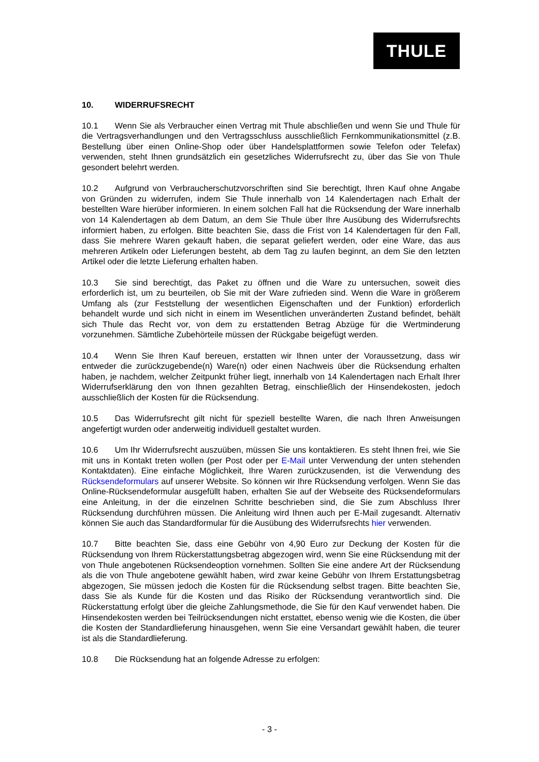THULE
10. WIDERRUFSRECHT
10.1 Wenn Sie als Verbraucher einen Vertrag mit Thule abschließen und wenn Sie und Thule für die Vertragsverhandlungen und den Vertragsschluss ausschließlich Fernkommunikationsmittel (z.B. Bestellung über einen Online-Shop oder über Handelsplattformen sowie Telefon oder Telefax) verwenden, steht Ihnen grundsätzlich ein gesetzliches Widerrufsrecht zu, über das Sie von Thule gesondert belehrt werden.
10.2 Aufgrund von Verbraucherschutzvorschriften sind Sie berechtigt, Ihren Kauf ohne Angabe von Gründen zu widerrufen, indem Sie Thule innerhalb von 14 Kalendertagen nach Erhalt der bestellten Ware hierüber informieren. In einem solchen Fall hat die Rücksendung der Ware innerhalb von 14 Kalendertagen ab dem Datum, an dem Sie Thule über Ihre Ausübung des Widerrufsrechts informiert haben, zu erfolgen. Bitte beachten Sie, dass die Frist von 14 Kalendertagen für den Fall, dass Sie mehrere Waren gekauft haben, die separat geliefert werden, oder eine Ware, das aus mehreren Artikeln oder Lieferungen besteht, ab dem Tag zu laufen beginnt, an dem Sie den letzten Artikel oder die letzte Lieferung erhalten haben.
10.3 Sie sind berechtigt, das Paket zu öffnen und die Ware zu untersuchen, soweit dies erforderlich ist, um zu beurteilen, ob Sie mit der Ware zufrieden sind. Wenn die Ware in größerem Umfang als (zur Feststellung der wesentlichen Eigenschaften und der Funktion) erforderlich behandelt wurde und sich nicht in einem im Wesentlichen unveränderten Zustand befindet, behält sich Thule das Recht vor, von dem zu erstattenden Betrag Abzüge für die Wertminderung vorzunehmen. Sämtliche Zubehörteile müssen der Rückgabe beigefügt werden.
10.4 Wenn Sie Ihren Kauf bereuen, erstatten wir Ihnen unter der Voraussetzung, dass wir entweder die zurückzugebende(n) Ware(n) oder einen Nachweis über die Rücksendung erhalten haben, je nachdem, welcher Zeitpunkt früher liegt, innerhalb von 14 Kalendertagen nach Erhalt Ihrer Widerrufserklärung den von Ihnen gezahlten Betrag, einschließlich der Hinsendekosten, jedoch ausschließlich der Kosten für die Rücksendung.
10.5 Das Widerrufsrecht gilt nicht für speziell bestellte Waren, die nach Ihren Anweisungen angefertigt wurden oder anderweitig individuell gestaltet wurden.
10.6 Um Ihr Widerrufsrecht auszuüben, müssen Sie uns kontaktieren. Es steht Ihnen frei, wie Sie mit uns in Kontakt treten wollen (per Post oder per E-Mail unter Verwendung der unten stehenden Kontaktdaten). Eine einfache Möglichkeit, Ihre Waren zurückzusenden, ist die Verwendung des Rücksendeformulars auf unserer Website. So können wir Ihre Rücksendung verfolgen. Wenn Sie das Online-Rücksendeformular ausgefüllt haben, erhalten Sie auf der Webseite des Rücksendeformulars eine Anleitung, in der die einzelnen Schritte beschrieben sind, die Sie zum Abschluss Ihrer Rücksendung durchführen müssen. Die Anleitung wird Ihnen auch per E-Mail zugesandt. Alternativ können Sie auch das Standardformular für die Ausübung des Widerrufsrechts hier verwenden.
10.7 Bitte beachten Sie, dass eine Gebühr von 4,90 Euro zur Deckung der Kosten für die Rücksendung von Ihrem Rückerstattungsbetrag abgezogen wird, wenn Sie eine Rücksendung mit der von Thule angebotenen Rücksendeoption vornehmen. Sollten Sie eine andere Art der Rücksendung als die von Thule angebotene gewählt haben, wird zwar keine Gebühr von Ihrem Erstattungsbetrag abgezogen, Sie müssen jedoch die Kosten für die Rücksendung selbst tragen. Bitte beachten Sie, dass Sie als Kunde für die Kosten und das Risiko der Rücksendung verantwortlich sind. Die Rückerstattung erfolgt über die gleiche Zahlungsmethode, die Sie für den Kauf verwendet haben. Die Hinsendekosten werden bei Teilrücksendungen nicht erstattet, ebenso wenig wie die Kosten, die über die Kosten der Standardlieferung hinausgehen, wenn Sie eine Versandart gewählt haben, die teurer ist als die Standardlieferung.
10.8 Die Rücksendung hat an folgende Adresse zu erfolgen:
- 3 -